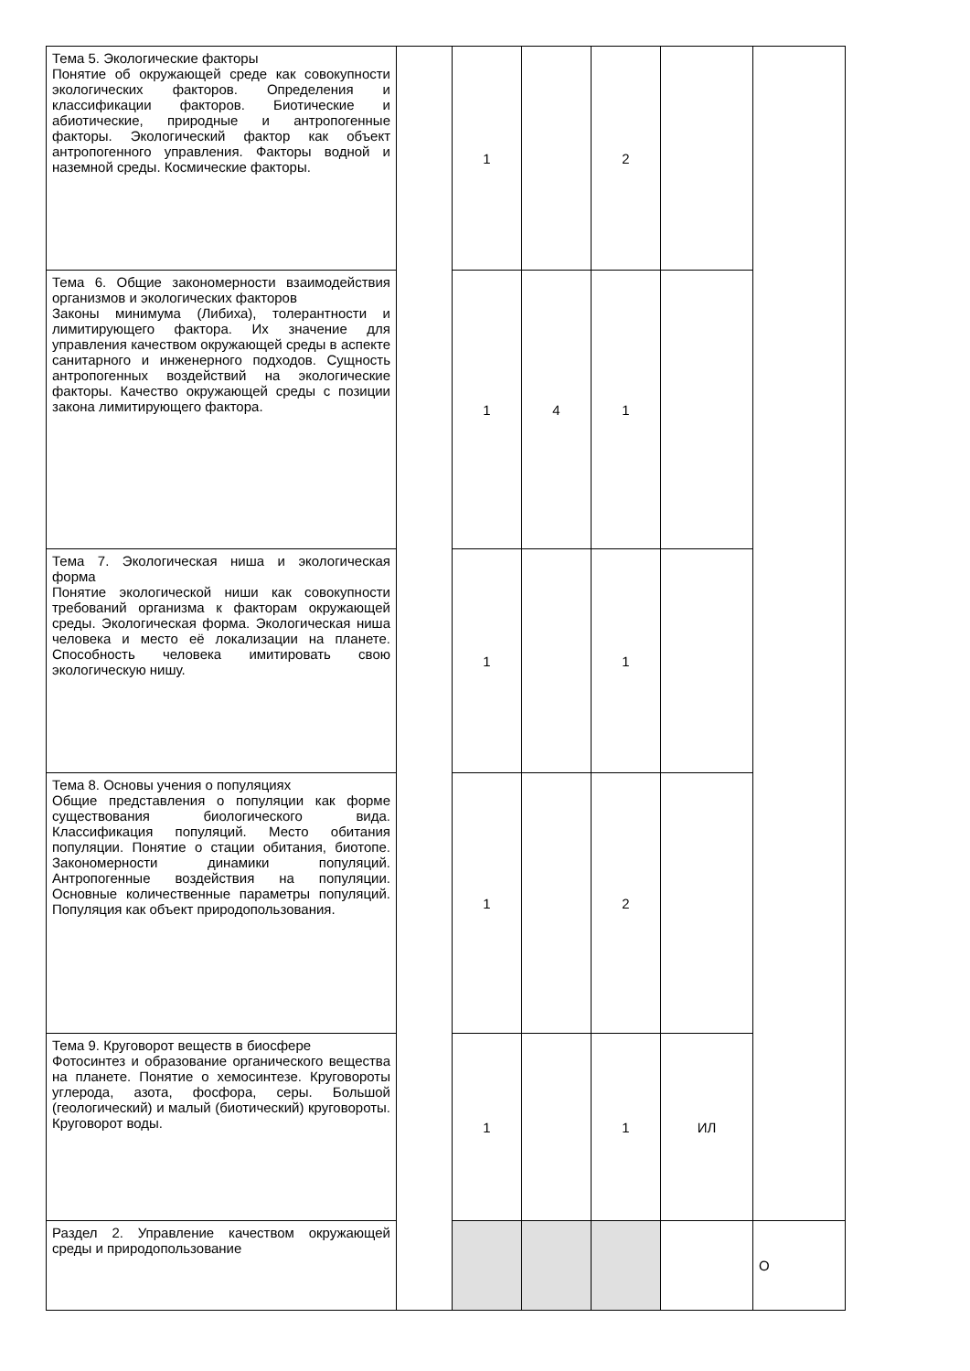| Тема 5. Экологические факторы Понятие об окружающей среде как совокупности экологических факторов. Определения и классификации факторов. Биотические и абиотические, природные и антропогенные факторы. Экологический фактор как объект антропогенного управления. Факторы водной и наземной среды. Космические факторы. | | 1 | | 2 | | |
| Тема 6. Общие закономерности взаимодействия организмов и экологических факторов Законы минимума (Либиха), толерантности и лимитирующего фактора. Их значение для управления качеством окружающей среды в аспекте санитарного и инженерного подходов. Сущность антропогенных воздействий на экологические факторы. Качество окружающей среды с позиции закона лимитирующего фактора. | | 1 | 4 | 1 | | |
| Тема 7. Экологическая ниша и экологическая форма Понятие экологической ниши как совокупности требований организма к факторам окружающей среды. Экологическая форма. Экологическая ниша человека и место её локализации на планете. Способность человека имитировать свою экологическую нишу. | | 1 | | 1 | | |
| Тема 8. Основы учения о популяциях Общие представления о популяции как форме существования биологического вида. Классификация популяций. Место обитания популяции. Понятие о стации обитания, биотопе. Закономерности динамики популяций. Антропогенные воздействия на популяции. Основные количественные параметры популяций. Популяция как объект природопользования. | | 1 | | 2 | | |
| Тема 9. Круговорот веществ в биосфере Фотосинтез и образование органического вещества на планете. Понятие о хемосинтезе. Круговороты углерода, азота, фосфора, серы. Большой (геологический) и малый (биотический) круговороты. Круговорот воды. | | 1 | | 1 | ИЛ | |
| Раздел 2. Управление качеством окружающей среды и природопользование | | | | | | О |